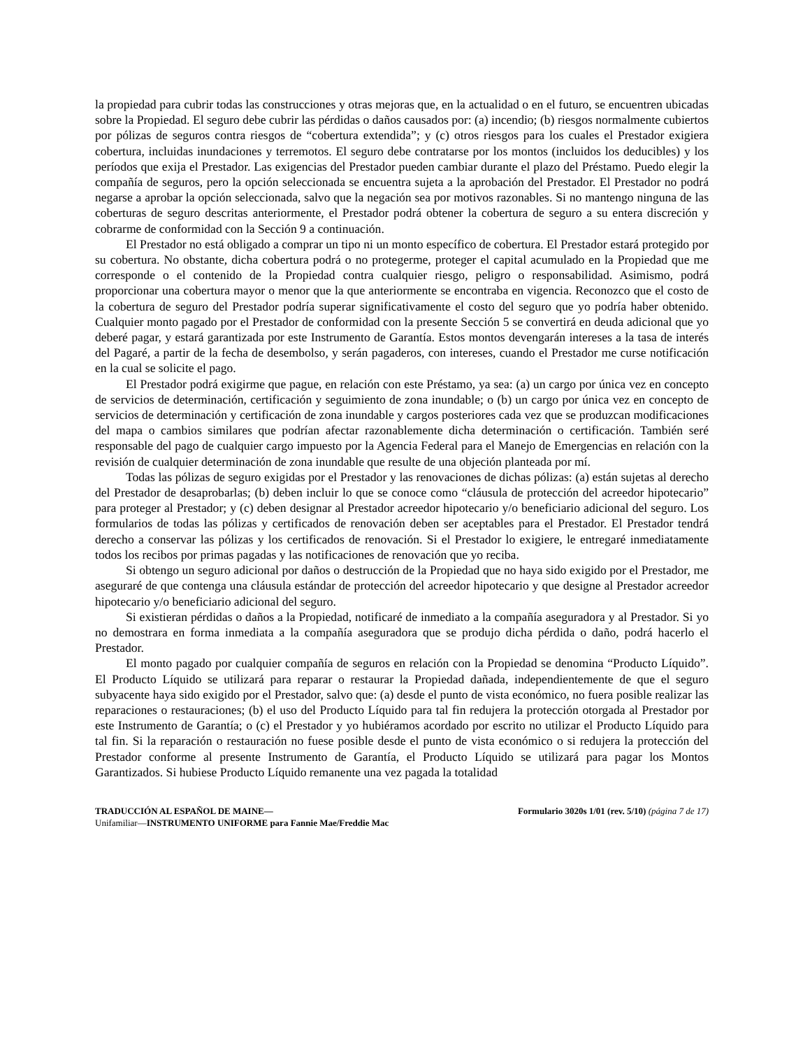la propiedad para cubrir todas las construcciones y otras mejoras que, en la actualidad o en el futuro, se encuentren ubicadas sobre la Propiedad. El seguro debe cubrir las pérdidas o daños causados por: (a) incendio; (b) riesgos normalmente cubiertos por pólizas de seguros contra riesgos de “cobertura extendida”; y (c) otros riesgos para los cuales el Prestador exigiera cobertura, incluidas inundaciones y terremotos. El seguro debe contratarse por los montos (incluidos los deducibles) y los períodos que exija el Prestador. Las exigencias del Prestador pueden cambiar durante el plazo del Préstamo. Puedo elegir la compañía de seguros, pero la opción seleccionada se encuentra sujeta a la aprobación del Prestador. El Prestador no podrá negarse a aprobar la opción seleccionada, salvo que la negación sea por motivos razonables. Si no mantengo ninguna de las coberturas de seguro descritas anteriormente, el Prestador podrá obtener la cobertura de seguro a su entera discreción y cobrarme de conformidad con la Sección 9 a continuación.
El Prestador no está obligado a comprar un tipo ni un monto específico de cobertura. El Prestador estará protegido por su cobertura. No obstante, dicha cobertura podrá o no protegerme, proteger el capital acumulado en la Propiedad que me corresponde o el contenido de la Propiedad contra cualquier riesgo, peligro o responsabilidad. Asimismo, podrá proporcionar una cobertura mayor o menor que la que anteriormente se encontraba en vigencia. Reconozco que el costo de la cobertura de seguro del Prestador podría superar significativamente el costo del seguro que yo podría haber obtenido. Cualquier monto pagado por el Prestador de conformidad con la presente Sección 5 se convertirá en deuda adicional que yo deberé pagar, y estará garantizada por este Instrumento de Garantía. Estos montos devengarán intereses a la tasa de interés del Pagaré, a partir de la fecha de desembolso, y serán pagaderos, con intereses, cuando el Prestador me curse notificación en la cual se solicite el pago.
El Prestador podrá exigirme que pague, en relación con este Préstamo, ya sea: (a) un cargo por única vez en concepto de servicios de determinación, certificación y seguimiento de zona inundable; o (b) un cargo por única vez en concepto de servicios de determinación y certificación de zona inundable y cargos posteriores cada vez que se produzcan modificaciones del mapa o cambios similares que podrían afectar razonablemente dicha determinación o certificación. También seré responsable del pago de cualquier cargo impuesto por la Agencia Federal para el Manejo de Emergencias en relación con la revisión de cualquier determinación de zona inundable que resulte de una objeción planteada por mí.
Todas las pólizas de seguro exigidas por el Prestador y las renovaciones de dichas pólizas: (a) están sujetas al derecho del Prestador de desaprobarlas; (b) deben incluir lo que se conoce como “cláusula de protección del acreedor hipotecario” para proteger al Prestador; y (c) deben designar al Prestador acreedor hipotecario y/o beneficiario adicional del seguro. Los formularios de todas las pólizas y certificados de renovación deben ser aceptables para el Prestador. El Prestador tendrá derecho a conservar las pólizas y los certificados de renovación. Si el Prestador lo exigiere, le entregaré inmediatamente todos los recibos por primas pagadas y las notificaciones de renovación que yo reciba.
Si obtengo un seguro adicional por daños o destrucción de la Propiedad que no haya sido exigido por el Prestador, me aseguraré de que contenga una cláusula estándar de protección del acreedor hipotecario y que designe al Prestador acreedor hipotecario y/o beneficiario adicional del seguro.
Si existieran pérdidas o daños a la Propiedad, notificaré de inmediato a la compañía aseguradora y al Prestador. Si yo no demostrara en forma inmediata a la compañía aseguradora que se produjo dicha pérdida o daño, podrá hacerlo el Prestador.
El monto pagado por cualquier compañía de seguros en relación con la Propiedad se denomina “Producto Líquido”. El Producto Líquido se utilizará para reparar o restaurar la Propiedad dañada, independientemente de que el seguro subyacente haya sido exigido por el Prestador, salvo que: (a) desde el punto de vista económico, no fuera posible realizar las reparaciones o restauraciones; (b) el uso del Producto Líquido para tal fin redujera la protección otorgada al Prestador por este Instrumento de Garantía; o (c) el Prestador y yo hubiéramos acordado por escrito no utilizar el Producto Líquido para tal fin. Si la reparación o restauración no fuese posible desde el punto de vista económico o si redujera la protección del Prestador conforme al presente Instrumento de Garantía, el Producto Líquido se utilizará para pagar los Montos Garantizados. Si hubiese Producto Líquido remanente una vez pagada la totalidad
TRADUCCIÓN AL ESPAÑOL DE MAINE—
Unifamiliar—INSTRUMENTO UNIFORME para Fannie Mae/Freddie Mac
Formulario 3020s 1/01 (rev. 5/10) (página 7 de 17)